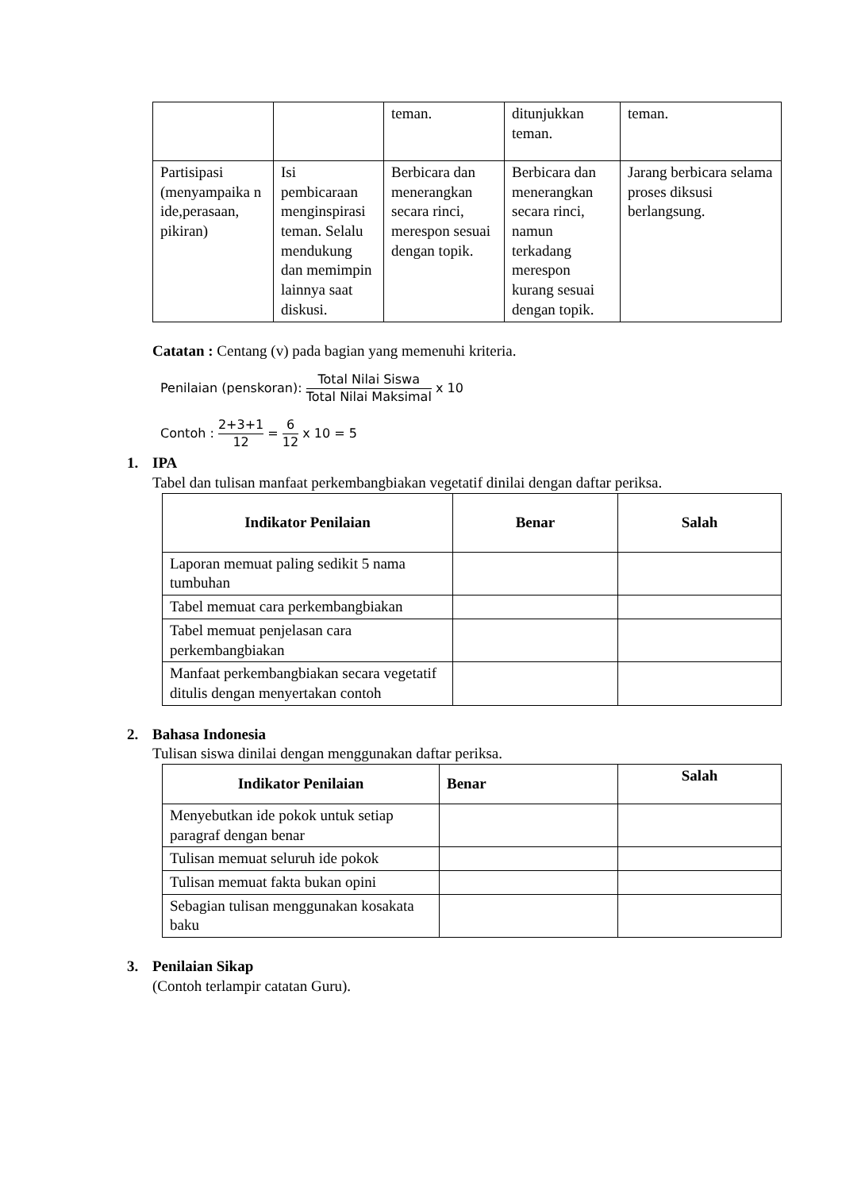| | | teman. | ditunjukkan teman. | teman. |
| Partisipasi (menyampaika n ide,perasaan, pikiran) | Isi pembicaraan menginspirasi teman. Selalu mendukung dan memimpin lainnya saat diskusi. | Berbicara dan menerangkan secara rinci, merespon sesuai dengan topik. | Berbicara dan menerangkan secara rinci, namun terkadang merespon kurang sesuai dengan topik. | Jarang berbicara selama proses diksusi berlangsung. |
Catatan : Centang (v) pada bagian yang memenuhi kriteria.
Penilaian (penskoran): Total Nilai Siswa Total Nilai Maksimal x 10
Contoh : 2+3+1 12 = 6 12 x 10 = 5
1. IPA
Tabel dan tulisan manfaat perkembangbiakan vegetatif dinilai dengan daftar periksa.
| Indikator Penilaian | Benar | Salah |
| --- | --- | --- |
| Laporan memuat paling sedikit 5 nama tumbuhan | | |
| Tabel memuat cara perkembangbiakan | | |
| Tabel memuat penjelasan cara perkembangbiakan | | |
| Manfaat perkembangbiakan secara vegetatif ditulis dengan menyertakan contoh | | |
2. Bahasa Indonesia
Tulisan siswa dinilai dengan menggunakan daftar periksa.
| Indikator Penilaian | Benar | Salah |
| --- | --- | --- |
| Menyebutkan ide pokok untuk setiap paragraf dengan benar | | |
| Tulisan memuat seluruh ide pokok | | |
| Tulisan memuat fakta bukan opini | | |
| Sebagian tulisan menggunakan kosakata baku | | |
3. Penilaian Sikap
(Contoh terlampir catatan Guru).